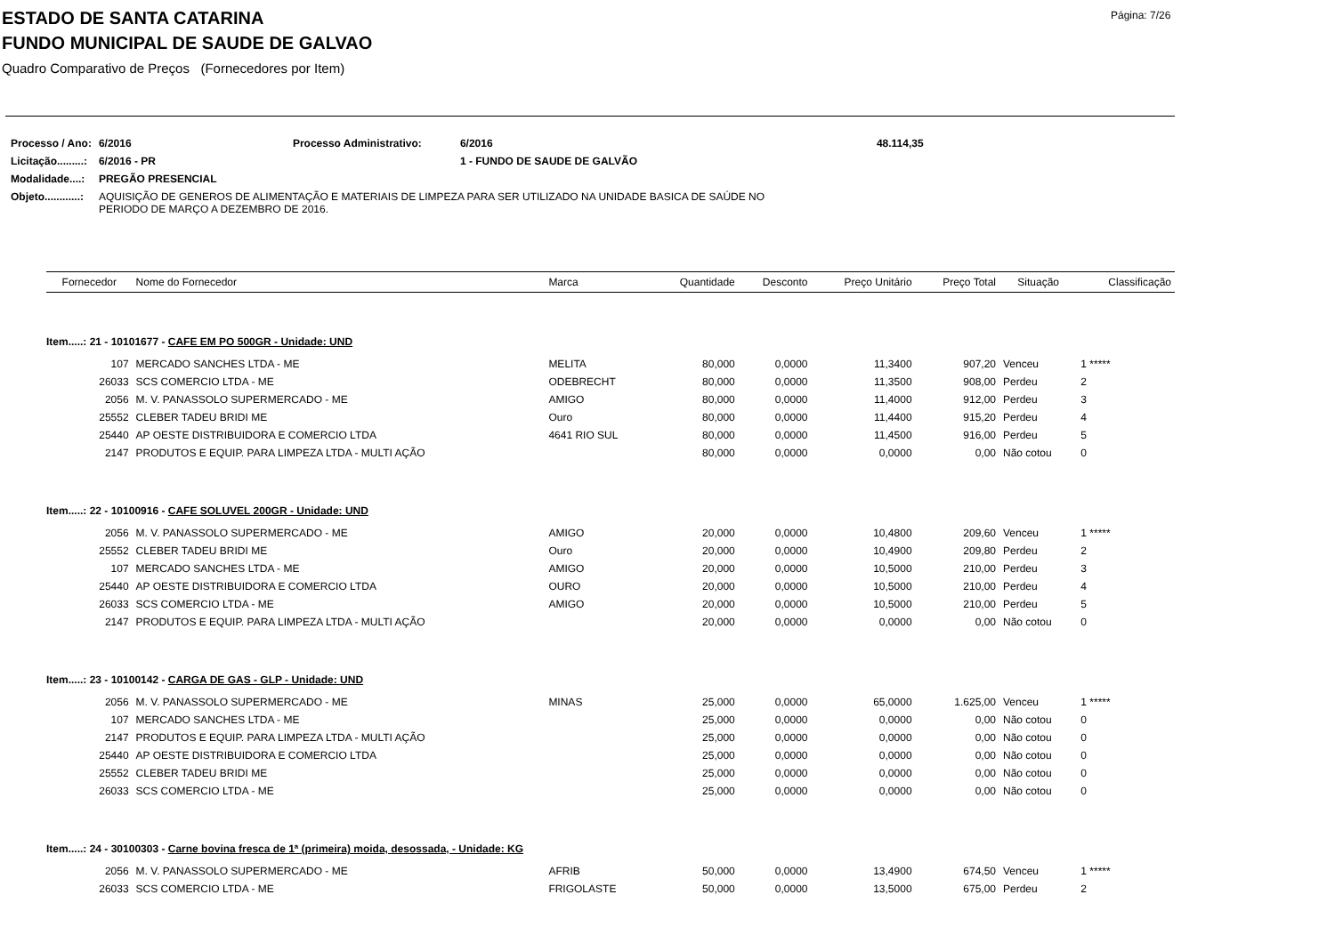Página: 7/26
ESTADO DE SANTA CATARINA
FUNDO MUNICIPAL DE SAUDE DE GALVAO
Quadro Comparativo de Preços (Fornecedores por Item)
| Processo / Ano: | 6/2016 | Processo Administrativo: | 6/2016 | 48.114,35 |
| Licitação.........: | 6/2016 - PR | | 1 - FUNDO DE SAUDE DE GALVÃO | |
| Modalidade....: | PREGÃO PRESENCIAL | | | |
| Objeto............: | AQUISIÇÃO DE GENEROS DE ALIMENTAÇÃO E MATERIAIS DE LIMPEZA PARA SER UTILIZADO NA UNIDADE BASICA DE SAÚDE NO PERIODO DE MARÇO A DEZEMBRO DE 2016. | | | |
| Fornecedor | Nome do Fornecedor | Marca | Quantidade | Desconto | Preço Unitário | Preço Total | Situação | Classificação |
| --- | --- | --- | --- | --- | --- | --- | --- | --- |
| Item.....: 21 - 10101677 - CAFE EM PO 500GR - Unidade: UND | | | | | | | | |
| 107 | MERCADO SANCHES LTDA - ME | MELITA | 80,000 | 0,0000 | 11,3400 | 907,20 | Venceu | 1 ***** |
| 26033 | SCS COMERCIO LTDA - ME | ODEBRECHT | 80,000 | 0,0000 | 11,3500 | 908,00 | Perdeu | 2 |
| 2056 | M. V. PANASSOLO SUPERMERCADO - ME | AMIGO | 80,000 | 0,0000 | 11,4000 | 912,00 | Perdeu | 3 |
| 25552 | CLEBER TADEU BRIDI ME | Ouro | 80,000 | 0,0000 | 11,4400 | 915,20 | Perdeu | 4 |
| 25440 | AP OESTE DISTRIBUIDORA E COMERCIO LTDA | 4641 RIO SUL | 80,000 | 0,0000 | 11,4500 | 916,00 | Perdeu | 5 |
| 2147 | PRODUTOS E EQUIP. PARA LIMPEZA LTDA - MULTI AÇÃO | | 80,000 | 0,0000 | 0,0000 | 0,00 | Não cotou | 0 |
| Item.....: 22 - 10100916 - CAFE SOLUVEL 200GR - Unidade: UND | | | | | | | | |
| 2056 | M. V. PANASSOLO SUPERMERCADO - ME | AMIGO | 20,000 | 0,0000 | 10,4800 | 209,60 | Venceu | 1 ***** |
| 25552 | CLEBER TADEU BRIDI ME | Ouro | 20,000 | 0,0000 | 10,4900 | 209,80 | Perdeu | 2 |
| 107 | MERCADO SANCHES LTDA - ME | AMIGO | 20,000 | 0,0000 | 10,5000 | 210,00 | Perdeu | 3 |
| 25440 | AP OESTE DISTRIBUIDORA E COMERCIO LTDA | OURO | 20,000 | 0,0000 | 10,5000 | 210,00 | Perdeu | 4 |
| 26033 | SCS COMERCIO LTDA - ME | AMIGO | 20,000 | 0,0000 | 10,5000 | 210,00 | Perdeu | 5 |
| 2147 | PRODUTOS E EQUIP. PARA LIMPEZA LTDA - MULTI AÇÃO | | 20,000 | 0,0000 | 0,0000 | 0,00 | Não cotou | 0 |
| Item.....: 23 - 10100142 - CARGA DE GAS - GLP - Unidade: UND | | | | | | | | |
| 2056 | M. V. PANASSOLO SUPERMERCADO - ME | MINAS | 25,000 | 0,0000 | 65,0000 | 1.625,00 | Venceu | 1 ***** |
| 107 | MERCADO SANCHES LTDA - ME | | 25,000 | 0,0000 | 0,0000 | 0,00 | Não cotou | 0 |
| 2147 | PRODUTOS E EQUIP. PARA LIMPEZA LTDA - MULTI AÇÃO | | 25,000 | 0,0000 | 0,0000 | 0,00 | Não cotou | 0 |
| 25440 | AP OESTE DISTRIBUIDORA E COMERCIO LTDA | | 25,000 | 0,0000 | 0,0000 | 0,00 | Não cotou | 0 |
| 25552 | CLEBER TADEU BRIDI ME | | 25,000 | 0,0000 | 0,0000 | 0,00 | Não cotou | 0 |
| 26033 | SCS COMERCIO LTDA - ME | | 25,000 | 0,0000 | 0,0000 | 0,00 | Não cotou | 0 |
| Item.....: 24 - 30100303 - Carne bovina fresca de 1ª (primeira) moida, desossada, - Unidade: KG | | | | | | | | |
| 2056 | M. V. PANASSOLO SUPERMERCADO - ME | AFRIB | 50,000 | 0,0000 | 13,4900 | 674,50 | Venceu | 1 ***** |
| 26033 | SCS COMERCIO LTDA - ME | FRIGOLASTE | 50,000 | 0,0000 | 13,5000 | 675,00 | Perdeu | 2 |